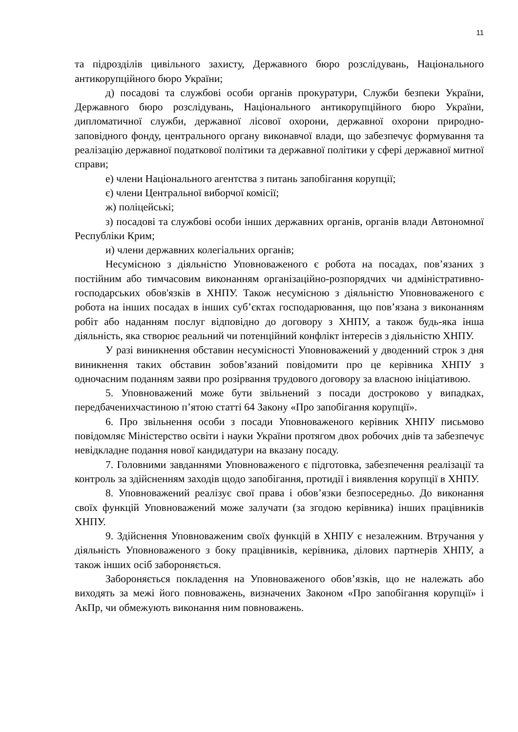11
та підрозділів цивільного захисту, Державного бюро розслідувань, Національного антикорупційного бюро України;
д) посадові та службові особи органів прокуратури, Служби безпеки України, Державного бюро розслідувань, Національного антикорупційного бюро України, дипломатичної служби, державної лісової охорони, державної охорони природно-заповідного фонду, центрального органу виконавчої влади, що забезпечує формування та реалізацію державної податкової політики та державної політики у сфері державної митної справи;
е) члени Національного агентства з питань запобігання корупції;
є) члени Центральної виборчої комісії;
ж) поліцейські;
з) посадові та службові особи інших державних органів, органів влади Автономної Республіки Крим;
и) члени державних колегіальних органів;
Несумісною з діяльністю Уповноваженого є робота на посадах, пов’язаних з постійним або тимчасовим виконанням організаційно-розпорядчих чи адміністративно-господарських обов'язків в ХНПУ. Також несумісною з діяльністю Уповноваженого є робота на інших посадах в інших суб’єктах господарювання, що пов’язана з виконанням робіт або наданням послуг відповідно до договору з ХНПУ, а також будь-яка інша діяльність, яка створює реальний чи потенційний конфлікт інтересів з діяльністю ХНПУ.
У разі виникнення обставин несумісності Уповноважений у дводенний строк з дня виникнення таких обставин зобов’язаний повідомити про це керівника ХНПУ з одночасним поданням заяви про розірвання трудового договору за власною ініціативою.
5. Уповноважений може бути звільнений з посади достроково у випадках, передбаченихчастиною п’ятою статті 64 Закону «Про запобігання корупції».
6. Про звільнення особи з посади Уповноваженого керівник ХНПУ письмово повідомляє Міністерство освіти і науки України протягом двох робочих днів та забезпечує невідкладне подання нової кандидатури на вказану посаду.
7. Головними завданнями Уповноваженого є підготовка, забезпечення реалізації та контроль за здійсненням заходів щодо запобігання, протидії і виявлення корупції в ХНПУ.
8. Уповноважений реалізує свої права і обов’язки безпосередньо. До виконання своїх функцій Уповноважений може залучати (за згодою керівника) інших працівників ХНПУ.
9. Здійснення Уповноваженим своїх функцій в ХНПУ є незалежним. Втручання у діяльність Уповноваженого з боку працівників, керівника, ділових партнерів ХНПУ, а також інших осіб забороняється.
Забороняється покладення на Уповноваженого обов’язків, що не належать або виходять за межі його повноважень, визначених Законом «Про запобігання корупції» і АкПр, чи обмежують виконання ним повноважень.